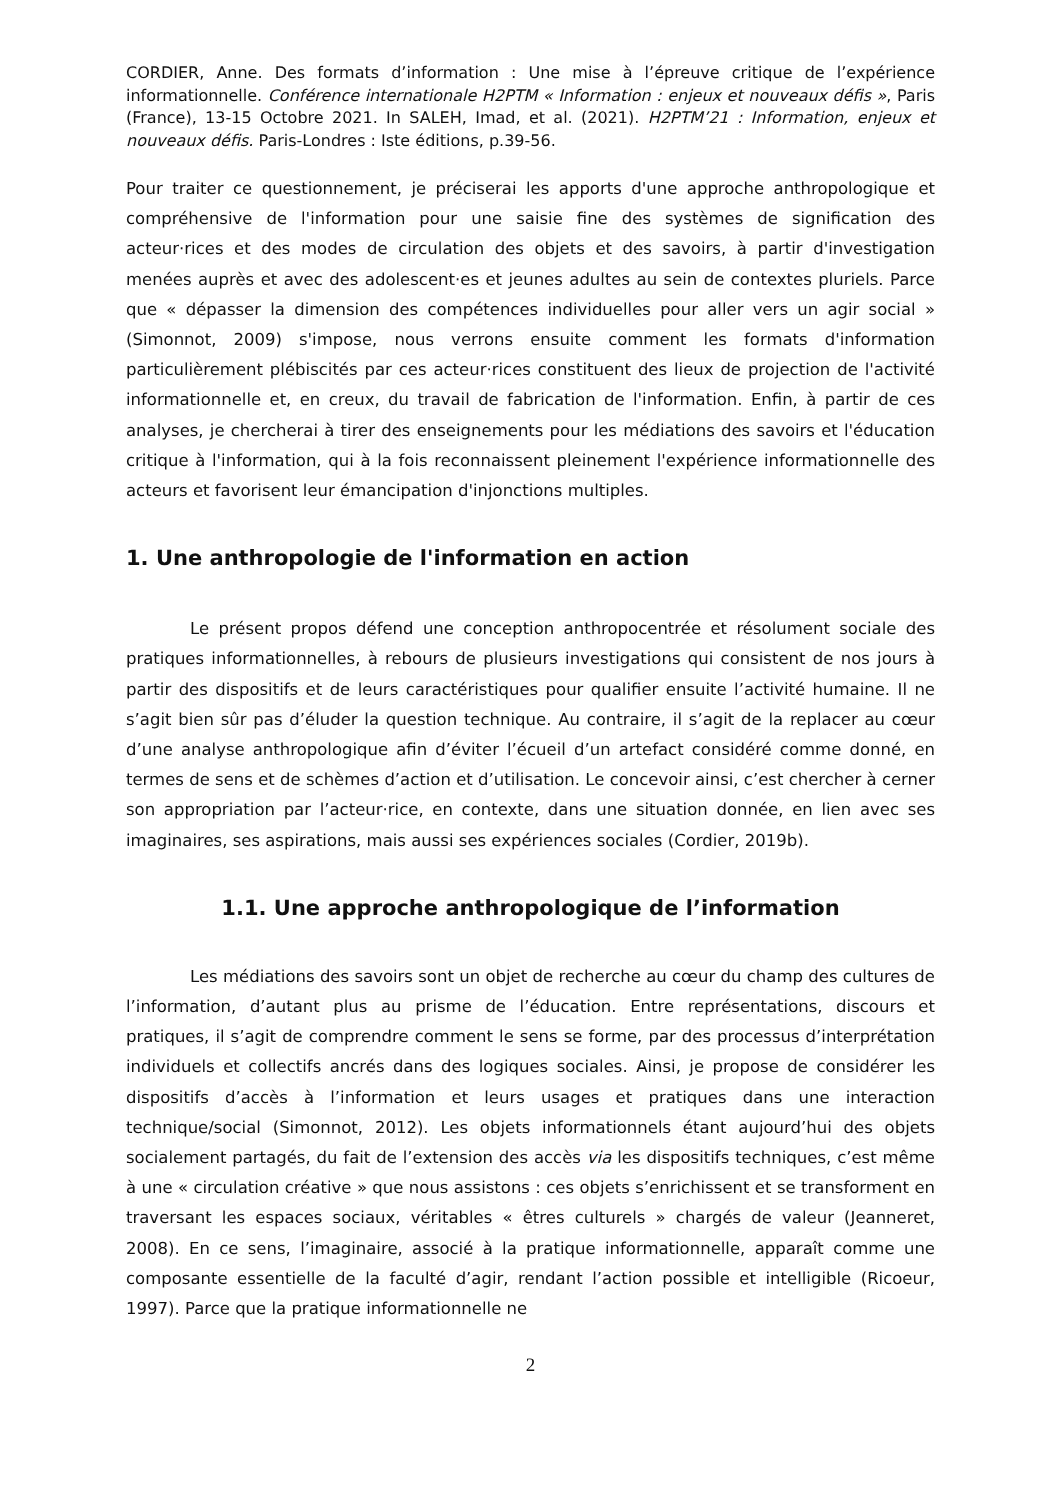CORDIER, Anne. Des formats d’information : Une mise à l’épreuve critique de l’expérience informationnelle. Conférence internationale H2PTM « Information : enjeux et nouveaux défis », Paris (France), 13-15 Octobre 2021. In SALEH, Imad, et al. (2021). H2PTM’21 : Information, enjeux et nouveaux défis. Paris-Londres : Iste éditions, p.39-56.
Pour traiter ce questionnement, je préciserai les apports d'une approche anthropologique et compréhensive de l'information pour une saisie fine des systèmes de signification des acteur·rices et des modes de circulation des objets et des savoirs, à partir d'investigation menées auprès et avec des adolescent·es et jeunes adultes au sein de contextes pluriels. Parce que « dépasser la dimension des compétences individuelles pour aller vers un agir social » (Simonnot, 2009) s'impose, nous verrons ensuite comment les formats d'information particulièrement plébiscités par ces acteur·rices constituent des lieux de projection de l'activité informationnelle et, en creux, du travail de fabrication de l'information. Enfin, à partir de ces analyses, je chercherai à tirer des enseignements pour les médiations des savoirs et l'éducation critique à l'information, qui à la fois reconnaissent pleinement l'expérience informationnelle des acteurs et favorisent leur émancipation d'injonctions multiples.
1. Une anthropologie de l'information en action
Le présent propos défend une conception anthropocentrée et résolument sociale des pratiques informationnelles, à rebours de plusieurs investigations qui consistent de nos jours à partir des dispositifs et de leurs caractéristiques pour qualifier ensuite l’activité humaine. Il ne s’agit bien sûr pas d’éluder la question technique. Au contraire, il s’agit de la replacer au cœur d’une analyse anthropologique afin d’éviter l’écueil d’un artefact considéré comme donné, en termes de sens et de schèmes d’action et d’utilisation. Le concevoir ainsi, c’est chercher à cerner son appropriation par l’acteur·rice, en contexte, dans une situation donnée, en lien avec ses imaginaires, ses aspirations, mais aussi ses expériences sociales (Cordier, 2019b).
1.1. Une approche anthropologique de l’information
Les médiations des savoirs sont un objet de recherche au cœur du champ des cultures de l’information, d’autant plus au prisme de l’éducation. Entre représentations, discours et pratiques, il s’agit de comprendre comment le sens se forme, par des processus d’interprétation individuels et collectifs ancrés dans des logiques sociales. Ainsi, je propose de considérer les dispositifs d’accès à l’information et leurs usages et pratiques dans une interaction technique/social (Simonnot, 2012). Les objets informationnels étant aujourd’hui des objets socialement partagés, du fait de l’extension des accès via les dispositifs techniques, c’est même à une « circulation créative » que nous assistons : ces objets s’enrichissent et se transforment en traversant les espaces sociaux, véritables « êtres culturels » chargés de valeur (Jeanneret, 2008). En ce sens, l’imaginaire, associé à la pratique informationnelle, apparaît comme une composante essentielle de la faculté d’agir, rendant l’action possible et intelligible (Ricoeur, 1997). Parce que la pratique informationnelle ne
2